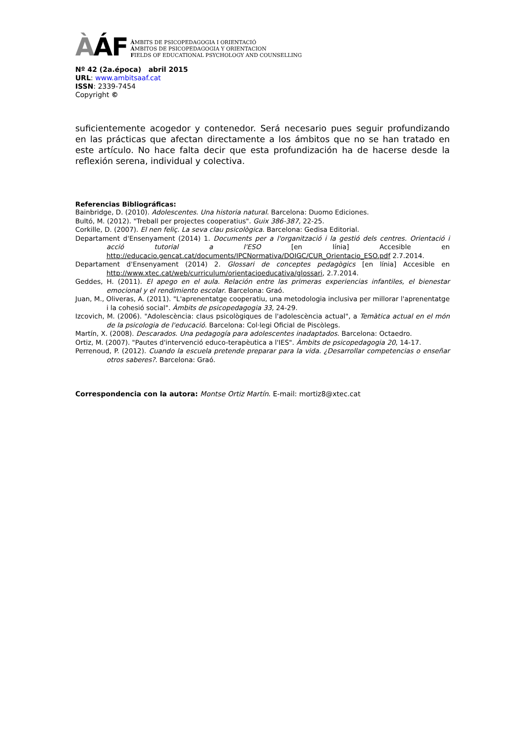ÀÁF
ÀMBITS DE PSICOPEDAGOGIA I ORIENTACIÓ
ÁMBITOS DE PSICOPEDAGOGIA Y ORIENTACION
FIELDS OF EDUCATIONAL PSYCHOLOGY AND COUNSELLING
Nº 42 (2a.época) abril 2015
URL: www.ambitsaaf.cat
ISSN: 2339-7454
Copyright ©
suficientemente acogedor y contenedor. Será necesario pues seguir profundizando en las prácticas que afectan directamente a los ámbitos que no se han tratado en este artículo. No hace falta decir que esta profundización ha de hacerse desde la reflexión serena, individual y colectiva.
Referencias Bibliográficas:
Bainbridge, D. (2010). Adolescentes. Una historia natural. Barcelona: Duomo Ediciones.
Bultó, M. (2012). "Treball per projectes cooperatius". Guix 386-387, 22-25.
Corkille, D. (2007). El nen feliç. La seva clau psicològica. Barcelona: Gedisa Editorial.
Departament d'Ensenyament (2014) 1. Documents per a l'organització i la gestió dels centres. Orientació i acció tutorial a l'ESO [en línia] Accesible en http://educacio.gencat.cat/documents/IPCNormativa/DOIGC/CUR_Orientacio_ESO.pdf 2.7.2014.
Departament d'Ensenyament (2014) 2. Glossari de conceptes pedagògics [en línia] Accesible en http://www.xtec.cat/web/curriculum/orientacioeducativa/glossari, 2.7.2014.
Geddes, H. (2011). El apego en el aula. Relación entre las primeras experiencias infantiles, el bienestar emocional y el rendimiento escolar. Barcelona: Graó.
Juan, M., Oliveras, A. (2011). "L'aprenentatge cooperatiu, una metodologia inclusiva per millorar l'aprenentatge i la cohesió social". Àmbits de psicopedagogia 33, 24-29.
Izcovich, M. (2006). "Adolescència: claus psicològiques de l'adolescència actual", a Temàtica actual en el món de la psicologia de l'educació. Barcelona: Col·legi Oficial de Piscòlegs.
Martín, X. (2008). Descarados. Una pedagogía para adolescentes inadaptados. Barcelona: Octaedro.
Ortiz, M. (2007). "Pautes d'intervenció educo-terapèutica a l'IES". Àmbits de psicopedagogia 20, 14-17.
Perrenoud, P. (2012). Cuando la escuela pretende preparar para la vida. ¿Desarrollar competencias o enseñar otros saberes?. Barcelona: Graó.
Correspondencia con la autora: Montse Ortiz Martín. E-mail: mortiz8@xtec.cat